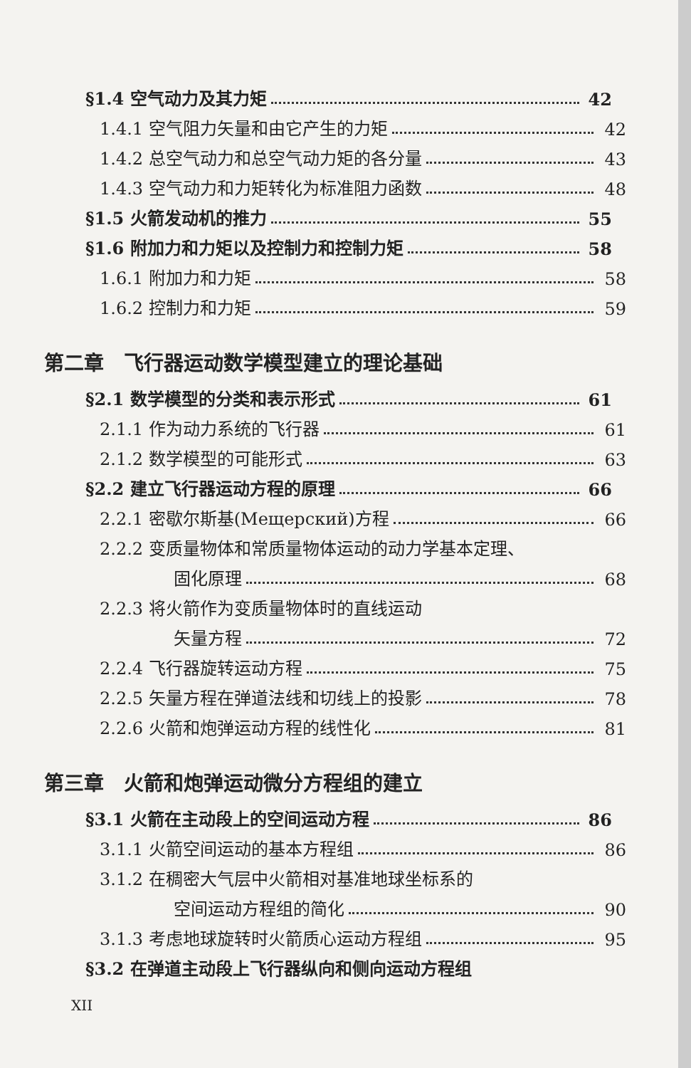§1.4 空气动力及其力矩 42
1.4.1 空气阻力矢量和由它产生的力矩 42
1.4.2 总空气动力和总空气动力矩的各分量 43
1.4.3 空气动力和力矩转化为标准阻力函数 48
§1.5 火箭发动机的推力 55
§1.6 附加力和力矩以及控制力和控制力矩 58
1.6.1 附加力和力矩 58
1.6.2 控制力和力矩 59
第二章　飞行器运动数学模型建立的理论基础
§2.1 数学模型的分类和表示形式 61
2.1.1 作为动力系统的飞行器 61
2.1.2 数学模型的可能形式 63
§2.2 建立飞行器运动方程的原理 66
2.2.1 密歇尔斯基(Мещерский)方程 66
2.2.2 变质量物体和常质量物体运动的动力学基本定理、
固化原理 68
2.2.3 将火箭作为变质量物体时的直线运动
矢量方程 72
2.2.4 飞行器旋转运动方程 75
2.2.5 矢量方程在弹道法线和切线上的投影 78
2.2.6 火箭和炮弹运动方程的线性化 81
第三章　火箭和炮弹运动微分方程组的建立
§3.1 火箭在主动段上的空间运动方程 86
3.1.1 火箭空间运动的基本方程组 86
3.1.2 在稠密大气层中火箭相对基准地球坐标系的
空间运动方程组的简化 90
3.1.3 考虑地球旋转时火箭质心运动方程组 95
§3.2 在弹道主动段上飞行器纵向和侧向运动方程组
XII